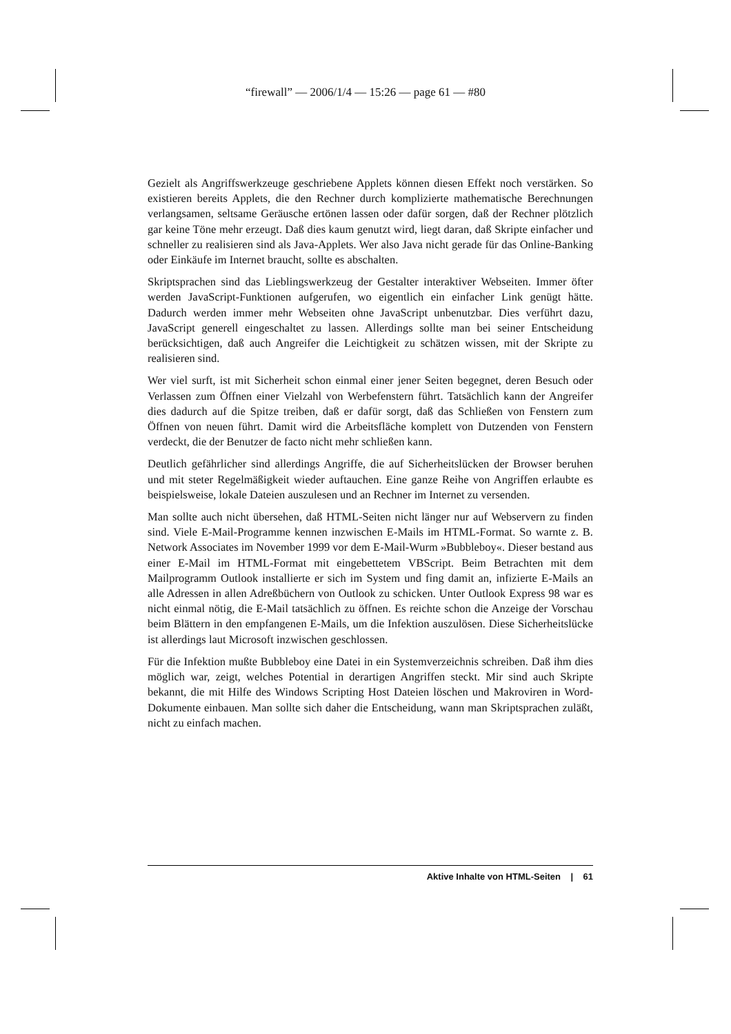“firewall” — 2006/1/4 — 15:26 — page 61 — #80
Gezielt als Angriffswerkzeuge geschriebene Applets können diesen Effekt noch verstärken. So existieren bereits Applets, die den Rechner durch komplizierte mathematische Berechnungen verlangsamen, seltsame Geräusche ertönen lassen oder dafür sorgen, daß der Rechner plötzlich gar keine Töne mehr erzeugt. Daß dies kaum genutzt wird, liegt daran, daß Skripte einfacher und schneller zu realisieren sind als Java-Applets. Wer also Java nicht gerade für das Online-Banking oder Einkäufe im Internet braucht, sollte es abschalten.
Skriptsprachen sind das Lieblingswerkzeug der Gestalter interaktiver Webseiten. Immer öfter werden JavaScript-Funktionen aufgerufen, wo eigentlich ein einfacher Link genügt hätte. Dadurch werden immer mehr Webseiten ohne JavaScript unbenutzbar. Dies verführt dazu, JavaScript generell eingeschaltet zu lassen. Allerdings sollte man bei seiner Entscheidung berücksichtigen, daß auch Angreifer die Leichtigkeit zu schätzen wissen, mit der Skripte zu realisieren sind.
Wer viel surft, ist mit Sicherheit schon einmal einer jener Seiten begegnet, deren Besuch oder Verlassen zum Öffnen einer Vielzahl von Werbefenstern führt. Tatsächlich kann der Angreifer dies dadurch auf die Spitze treiben, daß er dafür sorgt, daß das Schließen von Fenstern zum Öffnen von neuen führt. Damit wird die Arbeitsfläche komplett von Dutzenden von Fenstern verdeckt, die der Benutzer de facto nicht mehr schließen kann.
Deutlich gefährlicher sind allerdings Angriffe, die auf Sicherheitslücken der Browser beruhen und mit steter Regelmäßigkeit wieder auftauchen. Eine ganze Reihe von Angriffen erlaubte es beispielsweise, lokale Dateien auszulesen und an Rechner im Internet zu versenden.
Man sollte auch nicht übersehen, daß HTML-Seiten nicht länger nur auf Webservern zu finden sind. Viele E-Mail-Programme kennen inzwischen E-Mails im HTML-Format. So warnte z. B. Network Associates im November 1999 vor dem E-Mail-Wurm »Bubbleboy«. Dieser bestand aus einer E-Mail im HTML-Format mit eingebettetem VBScript. Beim Betrachten mit dem Mailprogramm Outlook installierte er sich im System und fing damit an, infizierte E-Mails an alle Adressen in allen Adreßbüchern von Outlook zu schicken. Unter Outlook Express 98 war es nicht einmal nötig, die E-Mail tatsächlich zu öffnen. Es reichte schon die Anzeige der Vorschau beim Blättern in den empfangenen E-Mails, um die Infektion auszulösen. Diese Sicherheitslücke ist allerdings laut Microsoft inzwischen geschlossen.
Für die Infektion mußte Bubbleboy eine Datei in ein Systemverzeichnis schreiben. Daß ihm dies möglich war, zeigt, welches Potential in derartigen Angriffen steckt. Mir sind auch Skripte bekannt, die mit Hilfe des Windows Scripting Host Dateien löschen und Makroviren in Word-Dokumente einbauen. Man sollte sich daher die Entscheidung, wann man Skriptsprachen zuläßt, nicht zu einfach machen.
Aktive Inhalte von HTML-Seiten | 61